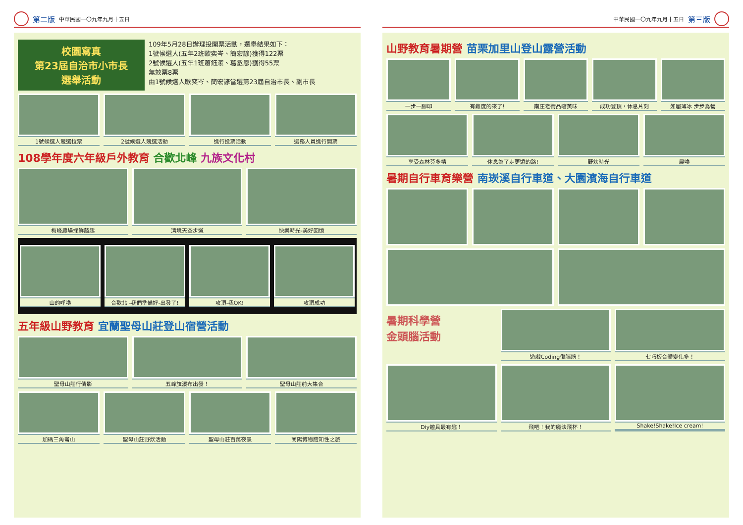第二版 中華民國一〇九年九月十五日
校園寫真
第23屆自治市小市長
選舉活動
109年5月28日辦理投開票活動，選舉結果如下：
1號候選人(五年2班歐奕岑、簡宏諺)獲得122票
2號候選人(五年1班蕭鈺潔、葛丞恩)獲得55票
無效票8票
由1號候選人歐奕岑、簡宏諺當選第23屆自治市長、副市長
1號候選人競選拉票 2號候選人競選活動 進行投票活動 選務人員進行開票
108學年度六年級戶外教育 合歡北峰 九族文化村
梅峰農場採鮮蔬趣 清境天空步道 快樂時光-美好回憶
山的呼喚 合歡北 -我們準備好-出發了! 攻頂-我OK! 攻頂成功
五年級山野教育 宜蘭聖母山莊登山宿營活動
聖母山莊行倩影 五峰旗瀑布出發！ 聖母山莊前大集合
加碼三角崙山 聖母山莊野炊活動 聖母山莊百萬夜景 蘭陽博物館知性之旅
中華民國一〇九年九月十五日 第三版
山野教育暑期營 苗栗加里山登山露營活動
一步一腳印 有難度的來了! 南庄老街品嚐美味 成功登頂，休息片刻 如履薄冰 步步為營
享受森林芬多精 休息為了走更遠的路! 野炊時光 晨喚
暑期自行車育樂營 南崁溪自行車道、大園濱海自行車道
暑期科學營
金頭腦活動
遊戲Coding傷腦筋！ 七巧板合體變化多！
Diy遊具最有趣！ 飛吧！我的魔法飛杯！ Shake!Shake!Ice cream!